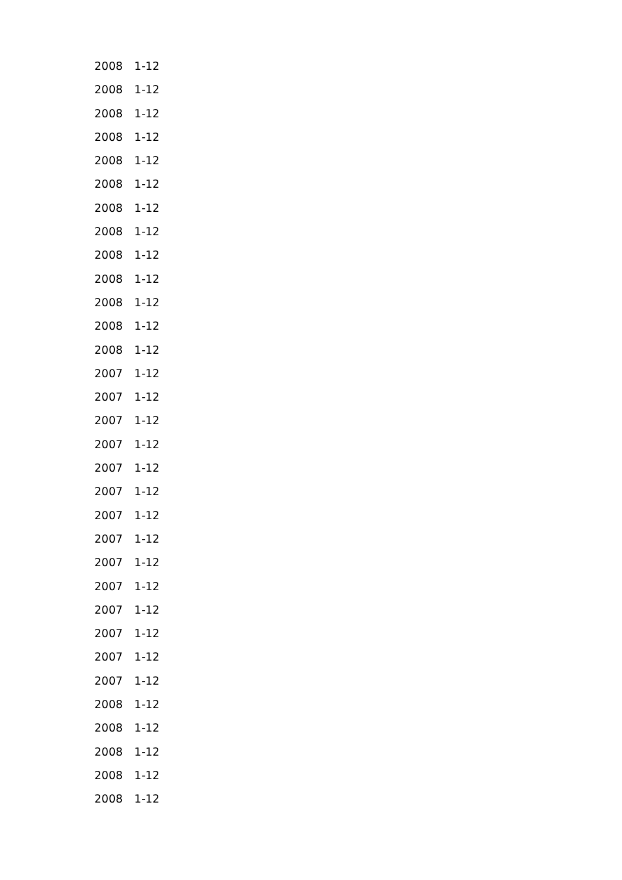2008 1-12
2008 1-12
2008 1-12
2008 1-12
2008 1-12
2008 1-12
2008 1-12
2008 1-12
2008 1-12
2008 1-12
2008 1-12
2008 1-12
2008 1-12
2007 1-12
2007 1-12
2007 1-12
2007 1-12
2007 1-12
2007 1-12
2007 1-12
2007 1-12
2007 1-12
2007 1-12
2007 1-12
2007 1-12
2007 1-12
2007 1-12
2008 1-12
2008 1-12
2008 1-12
2008 1-12
2008 1-12